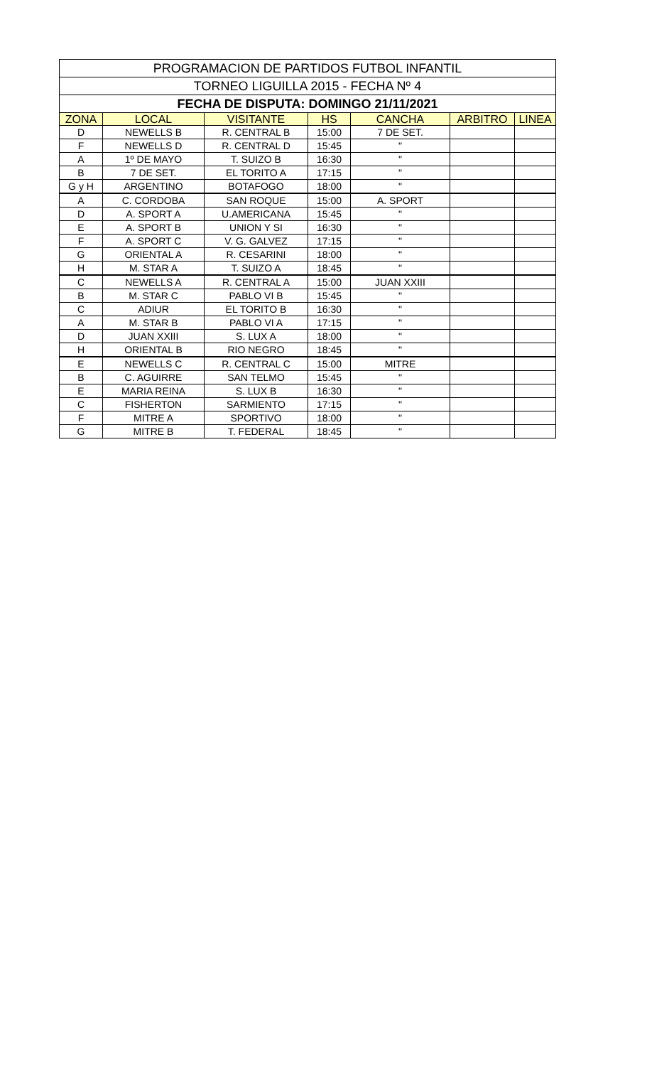| PROGRAMACION DE PARTIDOS FUTBOL INFANTIL | | | | | | |
| --- | --- | --- | --- | --- | --- | --- |
| TORNEO LIGUILLA 2015 - FECHA Nº 4 | | | | | | |
| FECHA DE DISPUTA: DOMINGO 21/11/2021 | | | | | | |
| ZONA | LOCAL | VISITANTE | HS | CANCHA | ARBITRO | LINEA |
| D | NEWELLS B | R. CENTRAL B | 15:00 | 7 DE SET. | | |
| F | NEWELLS D | R. CENTRAL D | 15:45 | " | | |
| A | 1º DE MAYO | T. SUIZO B | 16:30 | " | | |
| B | 7 DE SET. | EL TORITO A | 17:15 | " | | |
| G y H | ARGENTINO | BOTAFOGO | 18:00 | " | | |
| A | C. CORDOBA | SAN ROQUE | 15:00 | A. SPORT | | |
| D | A. SPORT A | U.AMERICANA | 15:45 | " | | |
| E | A. SPORT B | UNION Y SI | 16:30 | " | | |
| F | A. SPORT C | V. G. GALVEZ | 17:15 | " | | |
| G | ORIENTAL A | R. CESARINI | 18:00 | " | | |
| H | M. STAR A | T. SUIZO A | 18:45 | " | | |
| C | NEWELLS A | R. CENTRAL A | 15:00 | JUAN XXIII | | |
| B | M. STAR C | PABLO VI B | 15:45 | " | | |
| C | ADIUR | EL TORITO B | 16:30 | " | | |
| A | M. STAR B | PABLO VI A | 17:15 | " | | |
| D | JUAN XXIII | S. LUX A | 18:00 | " | | |
| H | ORIENTAL B | RIO NEGRO | 18:45 | " | | |
| E | NEWELLS C | R. CENTRAL C | 15:00 | MITRE | | |
| B | C. AGUIRRE | SAN TELMO | 15:45 | " | | |
| E | MARIA REINA | S. LUX B | 16:30 | " | | |
| C | FISHERTON | SARMIENTO | 17:15 | " | | |
| F | MITRE A | SPORTIVO | 18:00 | " | | |
| G | MITRE B | T. FEDERAL | 18:45 | " | | |